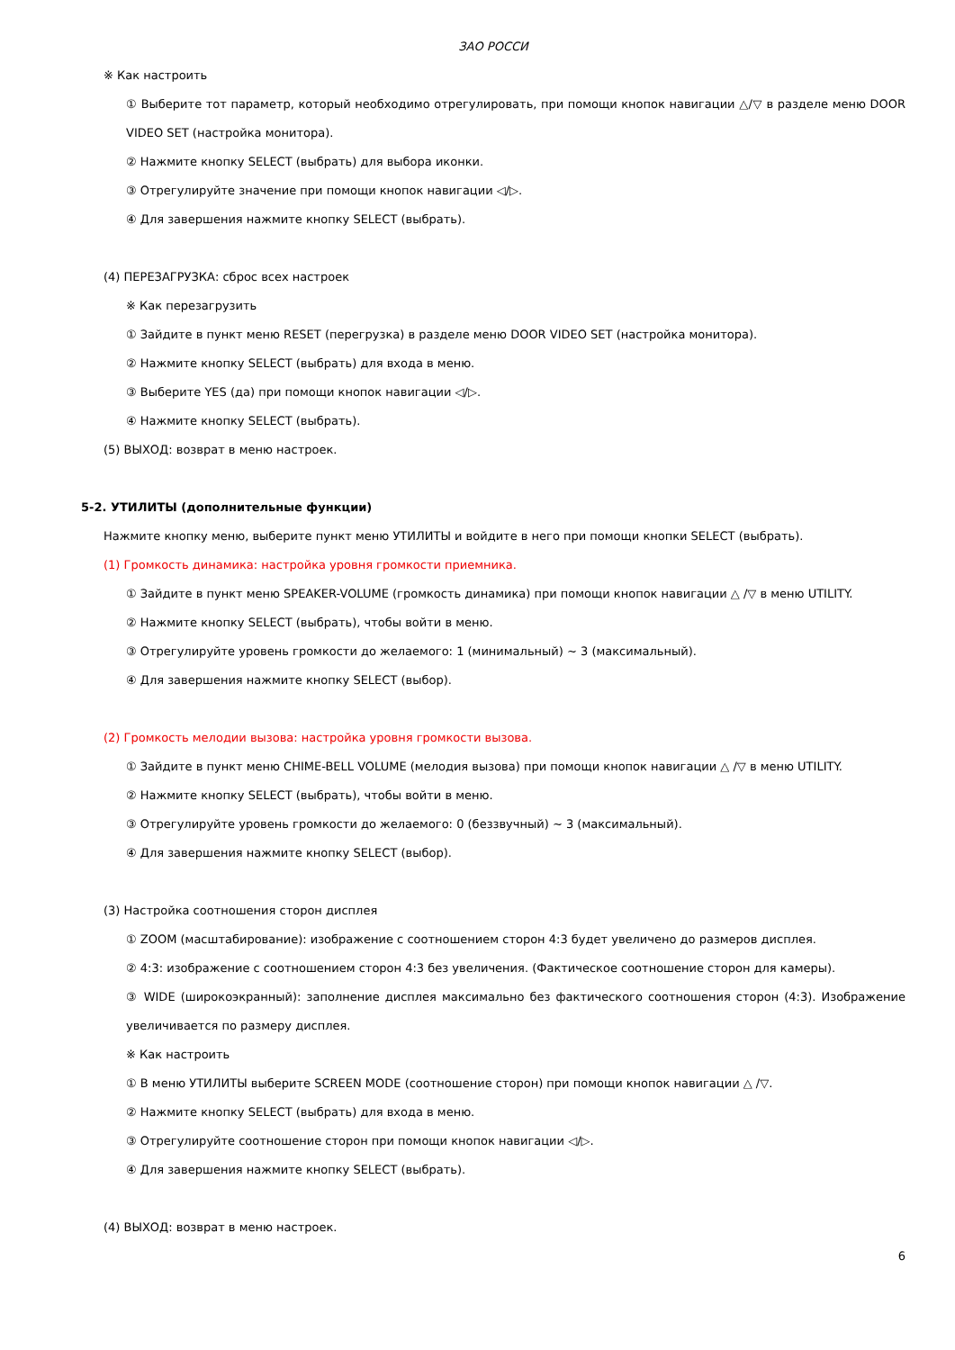ЗАО РОССИ
※ Как настроить
① Выберите тот параметр, который необходимо отрегулировать, при помощи кнопок навигации △/▽ в разделе меню DOOR VIDEO SET (настройка монитора).
② Нажмите кнопку SELECT (выбрать) для выбора иконки.
③ Отрегулируйте значение при помощи кнопок навигации ◁/▷.
④ Для завершения нажмите кнопку SELECT (выбрать).
(4) ПЕРЕЗАГРУЗКА: сброс всех настроек
※ Как перезагрузить
① Зайдите в пункт меню RESET (перегрузка) в разделе меню DOOR VIDEO SET (настройка монитора).
② Нажмите кнопку SELECT (выбрать) для входа в меню.
③ Выберите YES (да) при помощи кнопок навигации ◁/▷.
④ Нажмите кнопку SELECT (выбрать).
(5) ВЫХОД: возврат в меню настроек.
5-2. УТИЛИТЫ (дополнительные функции)
Нажмите кнопку меню, выберите пункт меню УТИЛИТЫ и войдите в него при помощи кнопки SELECT (выбрать).
(1) Громкость динамика: настройка уровня громкости приемника.
① Зайдите в пункт меню SPEAKER-VOLUME (громкость динамика) при помощи кнопок навигации △ /▽ в меню UTILITY.
② Нажмите кнопку SELECT (выбрать), чтобы войти в меню.
③ Отрегулируйте уровень громкости до желаемого: 1 (минимальный) ~ 3 (максимальный).
④ Для завершения нажмите кнопку SELECT (выбор).
(2) Громкость мелодии вызова: настройка уровня громкости вызова.
① Зайдите в пункт меню CHIME-BELL VOLUME (мелодия вызова) при помощи кнопок навигации △ /▽ в меню UTILITY.
② Нажмите кнопку SELECT (выбрать), чтобы войти в меню.
③ Отрегулируйте уровень громкости до желаемого: 0 (беззвучный) ~ 3 (максимальный).
④ Для завершения нажмите кнопку SELECT (выбор).
(3) Настройка соотношения сторон дисплея
① ZOOM (масштабирование): изображение с соотношением сторон 4:3 будет увеличено до размеров дисплея.
② 4:3: изображение с соотношением сторон 4:3 без увеличения. (Фактическое соотношение сторон для камеры).
③ WIDE (широкоэкранный): заполнение дисплея максимально без фактического соотношения сторон (4:3). Изображение увеличивается по размеру дисплея.
※ Как настроить
① В меню УТИЛИТЫ выберите SCREEN MODE (соотношение сторон) при помощи кнопок навигации △ /▽.
② Нажмите кнопку SELECT (выбрать) для входа в меню.
③ Отрегулируйте соотношение сторон при помощи кнопок навигации ◁/▷.
④ Для завершения нажмите кнопку SELECT (выбрать).
(4) ВЫХОД: возврат в меню настроек.
6